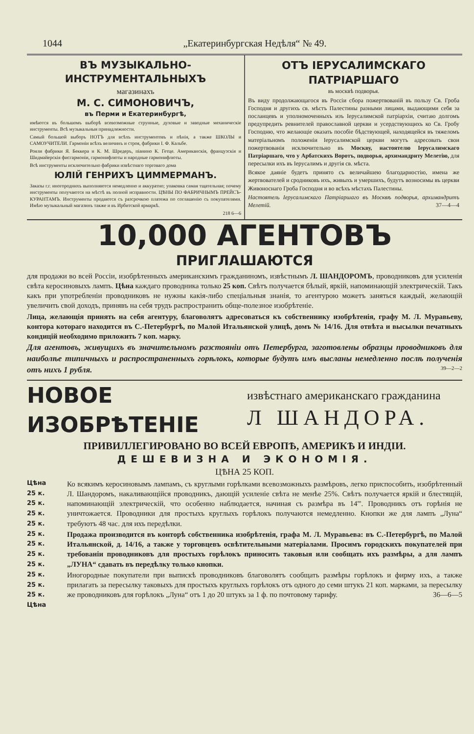1044 „Екатеринбургская Недѣля“ № 49.
ВЪ МУЗЫКАЛЬНО-ИНСТРУМЕНТАЛЬНЫХЪ
магазинахъ
М. С. СИМОНОВИЧЪ,
въ Перми и Екатеринбургѣ,
имѣются въ большомъ выборѣ всевозможные струнные, духовые и заводные механическіе инструменты. Всѣ музыкальныя принадлежности.
Самый большой выборъ НОТЪ для всѣхъ инструментовъ и пѣнія, а также ШКОЛЫ и САМОУЧИТЕЛИ. Гармоніи всѣхъ величинъ и строя, фабрики І. Ф. Кальбе.
Рояли фабрики Я. Беккера и К. М. Шредеръ, піанино К. Гетце. Американскія, французскія и Шидмайерскія фисгармоніи, гармонифлюты и народные гармонифлюты.
Всѣ инструменты исключительно фабрики извѣстнаго торговаго дома
ЮЛІЙ ГЕНРИХЪ ЦИММЕРМАНЪ.
Заказы г.г. иногороднихъ выполняются немедленно и аккуратно; упаковка самая тщательная; почему инструменты получаются на мѣстѣ въ полной исправности. ЦѢНЫ ПО ФАБРИЧНЫМЪ ПРЕЙСЪ-КУРАНТАМЪ. Инструменты продаются съ разсрочкою платежа по соглашенію съ покупателями. Имѣю музыкальный магазинъ также и въ Ирбитской ярмаркѣ.
218 6—6
ОТЪ ІЕРУСАЛИМСКАГО ПАТРІАРШАГО
въ москвѣ подворья.
Въ виду продолжающагося въ Россіи сбора пожертвованій въ пользу Св. Гроба Господня и другихъ св. мѣстъ Палестины разными лицами, выдающими себя за посланцевъ и уполномоченныхъ изъ Іерусалимской патріархіи, считаю долгомъ предупредить ревнителей православной церкви и усердствующихъ ко Св. Гробу Господню, что желающіе оказать пособіе бѣдствующей, находящейся въ тяжеломъ матеріальномъ положеніи Іерусалимской церкви могутъ адресовать свои пожертвованія исключительно въ Москву, настоятелю Іерусалимскаго Патріаршаго, что у Арбатскихъ Воротъ, подворья, архимандриту Мелетію, для пересылки ихъ въ Іерусалимъ и другія св. мѣста.
Всякое даяніе будетъ принято съ величайшею благодарностію, имена же жертвователей и сродниковъ ихъ, живыхъ и умершихъ, будутъ возносимы въ церкви Живоноснаго Гроба Господня и во всѣхъ мѣстахъ Палестины.
Настоятель Іерусалимскаго Патріаршаго въ Москвѣ подворья, архимандритъ Мелетій. 37—4—4
10,000 АГЕНТОВЪ
ПРИГЛАШАЮТСЯ
для продажи во всей Россіи, изобрѣтенныхъ американскимъ гражданиномъ, извѣстнымъ Л. ШАНДОРОМЪ, проводниковъ для усиленія свѣта керосиновыхъ лампъ. Цѣна каждаго проводника только 25 коп. Свѣтъ получается бѣлый, яркій, напоминающій электрическій. Такъ какъ при употребленіи проводниковъ не нужны какія-либо спеціальныя знанія, то агентурою можетъ заняться каждый, желающій увеличить свой доходъ, принявъ на себя трудъ распространить обще-полезное изобрѣтеніе.
Лица, желающія принять на себя агентуру, благоволятъ адресоваться къ собственнику изобрѣтенія, графу М. Л. Муравьеву, контора котораго находится въ С.-Петербургѣ, по Малой Итальянской улицѣ, домъ № 14/16. Для отвѣта и высылки печатныхъ кондицій необходимо приложить 7 коп. марку.
Для агентовъ, живущихъ въ значительномъ разстояніи отъ Петербурга, заготовлены образцы проводниковъ для наиболѣе типичныхъ и распространенныхъ горѣлокъ, которые будутъ имъ высланы немедленно послѣ полученія отъ нихъ 1 рубля. 39—2—2
НОВОЕ ИЗОБРѢТЕНІЕ
извѣстнаго американскаго гражданина
Л ШАНДОРА.
ПРИВИЛЛЕГИРОВАНО ВО ВСЕЙ ЕВРОПѢ, АМЕРИКѢ И ИНДІИ.
ДЕШЕВИЗНА И ЭКОНОМІЯ.
ЦѢНА 25 КОП.
Цѣна
25 к.
25 к.
25 к.
25 к.
25 к.
25 к.
25 к.
25 к.
25 к.
25 к.
25 к.
Цѣна
Ко всякимъ керосиновымъ лампамъ, съ круглыми горѣлками всевозможныхъ размѣровъ, легко приспособить, изобрѣтенный Л. Шандоромъ, накаливающійся проводникъ, дающій усиленіе свѣта не менѣе 25%. Свѣтъ получается яркій и блестящій, напоминающій электрическій, что особенно наблюдается, начиная съ размѣра въ 14'''. Проводникъ отъ горѣнія не уничтожается. Проводники для простыхъ круглыхъ горѣлокъ получаются немедленно. Кнопки же для лампъ „Луна“ требуютъ 48 час. для ихъ передѣлки.
Продажа производится въ конторѣ собственника изобрѣтенія, графа М. Л. Муравьева: въ С.-Петербургѣ, по Малой Итальянской, д. 14/16, а также у торговцевъ освѣтительными матеріалами. Просимъ городскихъ покупателей при требованіи проводниковъ для простыхъ горѣлокъ приносить таковыя или сообщать ихъ размѣры, а для лампъ „ЛУНА“ сдавать въ передѣлку только кнопки.
Иногородные покупатели при выпискѣ проводниковъ благоволятъ сообщать размѣры горѣлокъ и фирму ихъ, а также прилагать за пересылку таковыхъ для простыхъ круглыхъ горѣлокъ отъ одного до семи штукъ 21 коп. марками, за пересылку же проводниковъ для горѣлокъ „Луна“ отъ 1 до 20 штукъ за 1 ф. по почтовому тарифу. 36—6—5